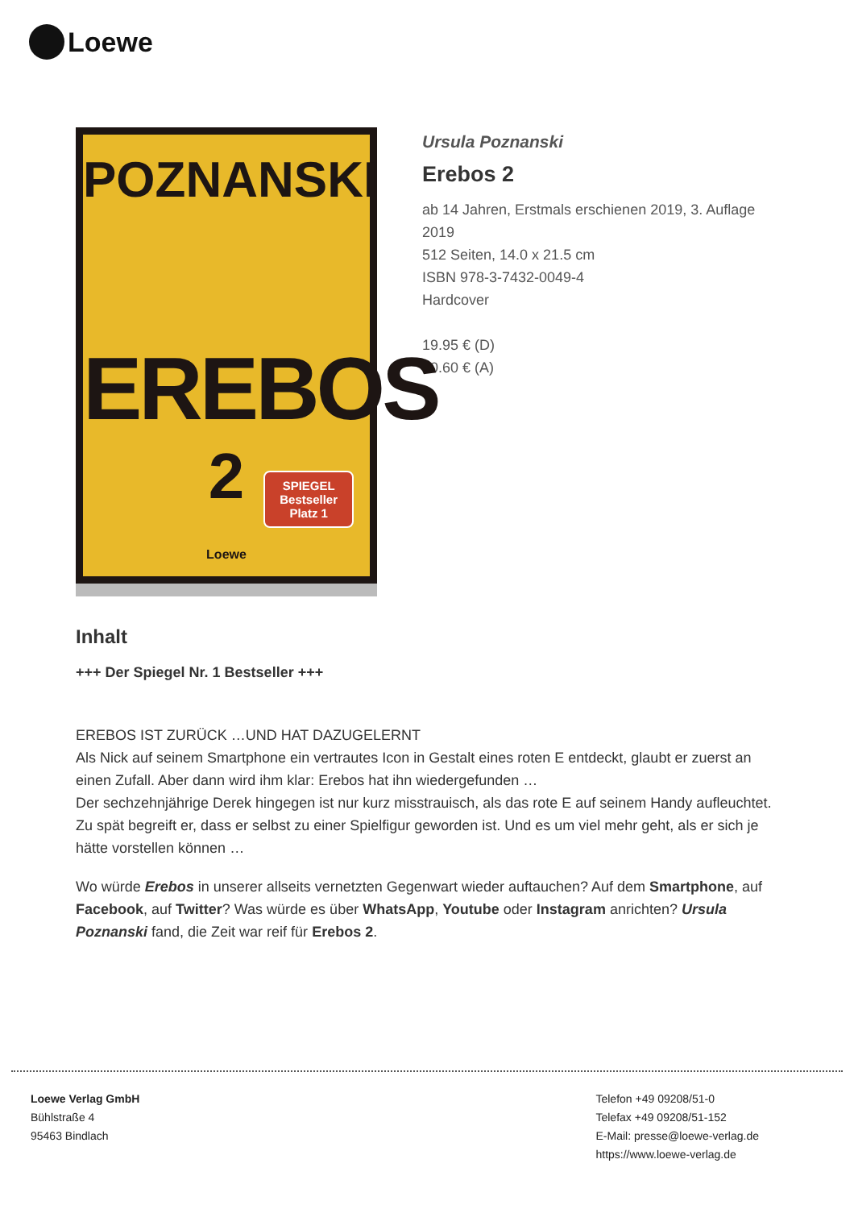Loewe
POZNANSKI
EREBOS
2
SPIEGEL
Bestseller
Platz 1
Loewe
Ursula Poznanski
Erebos 2
ab 14 Jahren, Erstmals erschienen 2019, 3. Auflage 2019
512 Seiten, 14.0 x 21.5 cm
ISBN 978-3-7432-0049-4
Hardcover
19.95 € (D)
20.60 € (A)
Inhalt
+++ Der Spiegel Nr. 1 Bestseller +++
EREBOS IST ZURÜCK …UND HAT DAZUGELERNT
Als Nick auf seinem Smartphone ein vertrautes Icon in Gestalt eines roten E entdeckt, glaubt er zuerst an einen Zufall. Aber dann wird ihm klar: Erebos hat ihn wiedergefunden …
Der sechzehnjährige Derek hingegen ist nur kurz misstrauisch, als das rote E auf seinem Handy aufleuchtet. Zu spät begreift er, dass er selbst zu einer Spielfigur geworden ist. Und es um viel mehr geht, als er sich je hätte vorstellen können …
Wo würde Erebos in unserer allseits vernetzten Gegenwart wieder auftauchen? Auf dem Smartphone, auf Facebook, auf Twitter? Was würde es über WhatsApp, Youtube oder Instagram anrichten? Ursula Poznanski fand, die Zeit war reif für Erebos 2.
Loewe Verlag GmbH
Bühlstraße 4
95463 Bindlach
Telefon +49 09208/51-0
Telefax +49 09208/51-152
E-Mail: presse@loewe-verlag.de
https://www.loewe-verlag.de